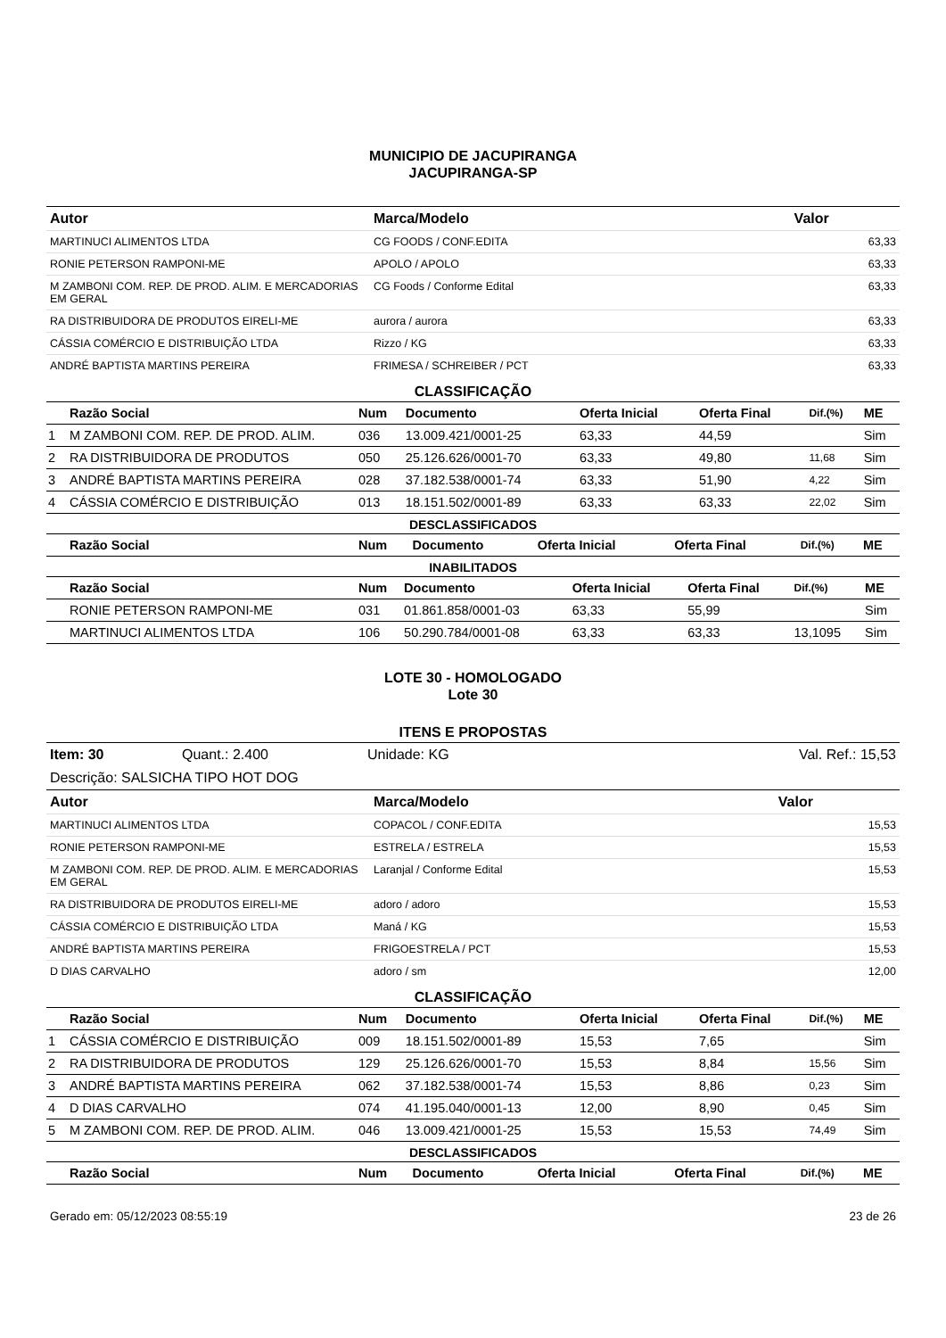MUNICIPIO DE JACUPIRANGA
JACUPIRANGA-SP
| Autor | Marca/Modelo | Valor |
| --- | --- | --- |
| MARTINUCI ALIMENTOS LTDA | CG FOODS / CONF.EDITA | 63,33 |
| RONIE PETERSON RAMPONI-ME | APOLO / APOLO | 63,33 |
| M ZAMBONI COM. REP. DE PROD. ALIM. E MERCADORIAS EM GERAL | CG Foods / Conforme Edital | 63,33 |
| RA DISTRIBUIDORA DE PRODUTOS EIRELI-ME | aurora / aurora | 63,33 |
| CÁSSIA COMÉRCIO E DISTRIBUIÇÃO LTDA | Rizzo / KG | 63,33 |
| ANDRÉ BAPTISTA MARTINS PEREIRA | FRIMESA / SCHREIBER / PCT | 63,33 |
CLASSIFICAÇÃO
| | Razão Social | Num | Documento | Oferta Inicial | Oferta Final | Dif.(%) | ME |
| --- | --- | --- | --- | --- | --- | --- | --- |
| 1 | M ZAMBONI COM. REP. DE PROD. ALIM. | 036 | 13.009.421/0001-25 | 63,33 | 44,59 | | Sim |
| 2 | RA DISTRIBUIDORA DE PRODUTOS | 050 | 25.126.626/0001-70 | 63,33 | 49,80 | 11,68 | Sim |
| 3 | ANDRÉ BAPTISTA MARTINS PEREIRA | 028 | 37.182.538/0001-74 | 63,33 | 51,90 | 4,22 | Sim |
| 4 | CÁSSIA COMÉRCIO E DISTRIBUIÇÃO | 013 | 18.151.502/0001-89 | 63,33 | 63,33 | 22,02 | Sim |
DESCLASSIFICADOS
| | Razão Social | Num | Documento | Oferta Inicial | Oferta Final | Dif.(%) | ME |
| --- | --- | --- | --- | --- | --- | --- | --- |
INABILITADOS
| | Razão Social | Num | Documento | Oferta Inicial | Oferta Final | Dif.(%) | ME |
| --- | --- | --- | --- | --- | --- | --- | --- |
| | RONIE PETERSON RAMPONI-ME | 031 | 01.861.858/0001-03 | 63,33 | 55,99 | | Sim |
| | MARTINUCI ALIMENTOS LTDA | 106 | 50.290.784/0001-08 | 63,33 | 63,33 | 13,1095 | Sim |
LOTE 30 - HOMOLOGADO
Lote 30
ITENS E PROPOSTAS
| Item: 30 | Quant.: 2.400 | Unidade: KG | Val. Ref.: 15,53 |
Descrição: SALSICHA TIPO HOT DOG
| Autor | Marca/Modelo | Valor |
| --- | --- | --- |
| MARTINUCI ALIMENTOS LTDA | COPACOL / CONF.EDITA | 15,53 |
| RONIE PETERSON RAMPONI-ME | ESTRELA / ESTRELA | 15,53 |
| M ZAMBONI COM. REP. DE PROD. ALIM. E MERCADORIAS EM GERAL | Laranjal / Conforme Edital | 15,53 |
| RA DISTRIBUIDORA DE PRODUTOS EIRELI-ME | adoro / adoro | 15,53 |
| CÁSSIA COMÉRCIO E DISTRIBUIÇÃO LTDA | Maná / KG | 15,53 |
| ANDRÉ BAPTISTA MARTINS PEREIRA | FRIGOESTRELA / PCT | 15,53 |
| D DIAS CARVALHO | adoro / sm | 12,00 |
CLASSIFICAÇÃO
| | Razão Social | Num | Documento | Oferta Inicial | Oferta Final | Dif.(%) | ME |
| --- | --- | --- | --- | --- | --- | --- | --- |
| 1 | CÁSSIA COMÉRCIO E DISTRIBUIÇÃO | 009 | 18.151.502/0001-89 | 15,53 | 7,65 | | Sim |
| 2 | RA DISTRIBUIDORA DE PRODUTOS | 129 | 25.126.626/0001-70 | 15,53 | 8,84 | 15,56 | Sim |
| 3 | ANDRÉ BAPTISTA MARTINS PEREIRA | 062 | 37.182.538/0001-74 | 15,53 | 8,86 | 0,23 | Sim |
| 4 | D DIAS CARVALHO | 074 | 41.195.040/0001-13 | 12,00 | 8,90 | 0,45 | Sim |
| 5 | M ZAMBONI COM. REP. DE PROD. ALIM. | 046 | 13.009.421/0001-25 | 15,53 | 15,53 | 74,49 | Sim |
DESCLASSIFICADOS
| | Razão Social | Num | Documento | Oferta Inicial | Oferta Final | Dif.(%) | ME |
| --- | --- | --- | --- | --- | --- | --- | --- |
Gerado em: 05/12/2023 08:55:19 23 de 26